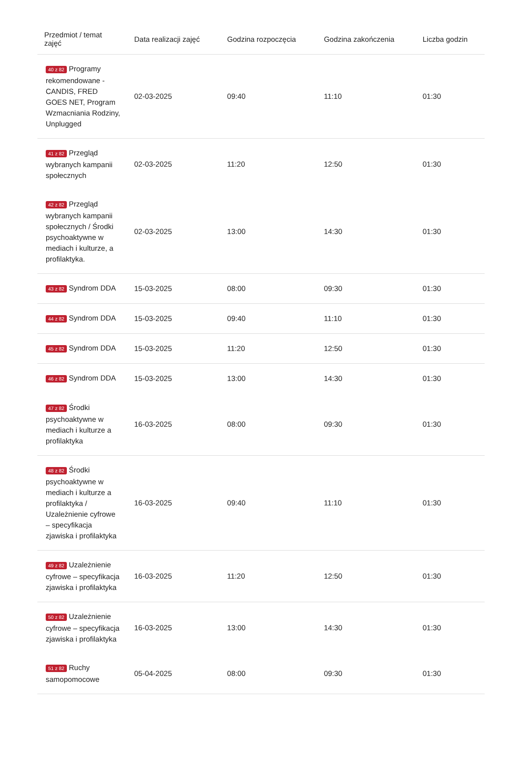| Przedmiot / temat zajęć | Data realizacji zajęć | Godzina rozpoczęcia | Godzina zakończenia | Liczba godzin |
| --- | --- | --- | --- | --- |
| 40 z 82 Programy rekomendowane - CANDIS, FRED GOES NET, Program Wzmacniania Rodziny, Unplugged | 02-03-2025 | 09:40 | 11:10 | 01:30 |
| 41 z 82 Przegląd wybranych kampanii społecznych | 02-03-2025 | 11:20 | 12:50 | 01:30 |
| 42 z 82 Przegląd wybranych kampanii społecznych / Środki psychoaktywne w mediach i kulturze, a profilaktyka. | 02-03-2025 | 13:00 | 14:30 | 01:30 |
| 43 z 82 Syndrom DDA | 15-03-2025 | 08:00 | 09:30 | 01:30 |
| 44 z 82 Syndrom DDA | 15-03-2025 | 09:40 | 11:10 | 01:30 |
| 45 z 82 Syndrom DDA | 15-03-2025 | 11:20 | 12:50 | 01:30 |
| 46 z 82 Syndrom DDA | 15-03-2025 | 13:00 | 14:30 | 01:30 |
| 47 z 82 Środki psychoaktywne w mediach i kulturze a profilaktyka | 16-03-2025 | 08:00 | 09:30 | 01:30 |
| 48 z 82 Środki psychoaktywne w mediach i kulturze a profilaktyka / Uzależnienie cyfrowe – specyfikacja zjawiska i profilaktyka | 16-03-2025 | 09:40 | 11:10 | 01:30 |
| 49 z 82 Uzależnienie cyfrowe – specyfikacja zjawiska i profilaktyka | 16-03-2025 | 11:20 | 12:50 | 01:30 |
| 50 z 82 Uzależnienie cyfrowe – specyfikacja zjawiska i profilaktyka | 16-03-2025 | 13:00 | 14:30 | 01:30 |
| 51 z 82 Ruchy samopomocowe | 05-04-2025 | 08:00 | 09:30 | 01:30 |